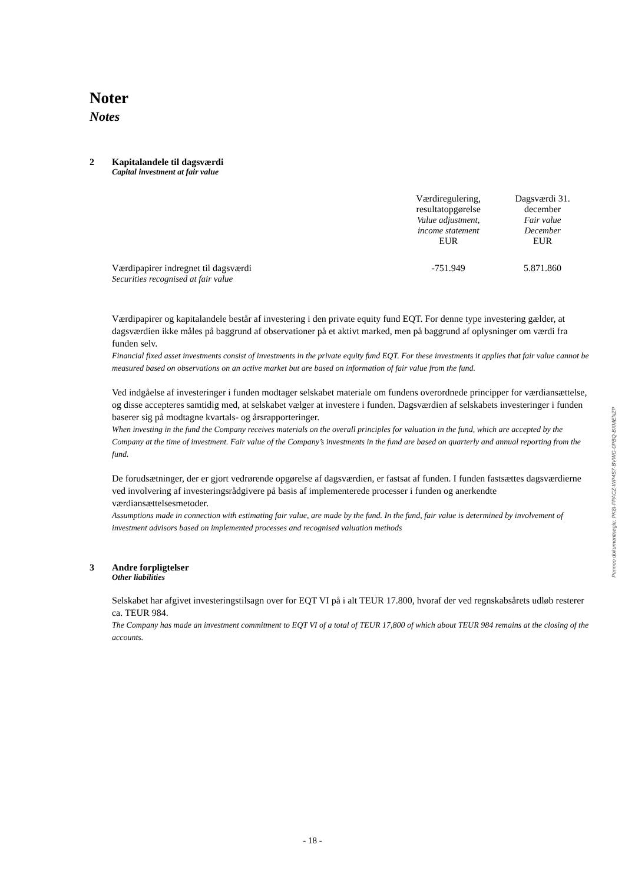Noter
Notes
2 Kapitalandele til dagsværdi
Capital investment at fair value
| | Værdiregulering, resultatopgørelse Value adjustment, income statement EUR | Dagsværdi 31. december Fair value December EUR |
| --- | --- | --- |
| Værdipapirer indregnet til dagsværdi Securities recognised at fair value | -751.949 | 5.871.860 |
Værdipapirer og kapitalandele består af investering i den private equity fund EQT. For denne type investering gælder, at dagsværdien ikke måles på baggrund af observationer på et aktivt marked, men på baggrund af oplysninger om værdi fra funden selv.
Financial fixed asset investments consist of investments in the private equity fund EQT. For these investments it applies that fair value cannot be measured based on observations on an active market but are based on information of fair value from the fund.
Ved indgåelse af investeringer i funden modtager selskabet materiale om fundens overordnede principper for værdiansættelse, og disse accepteres samtidig med, at selskabet vælger at investere i funden. Dagsværdien af selskabets investeringer i funden baserer sig på modtagne kvartals- og årsrapporteringer.
When investing in the fund the Company receives materials on the overall principles for valuation in the fund, which are accepted by the Company at the time of investment. Fair value of the Company’s investments in the fund are based on quarterly and annual reporting from the fund.
De forudsætninger, der er gjort vedrørende opgørelse af dagsværdien, er fastsat af funden. I funden fastsættes dagsværdierne ved involvering af investeringsrådgivere på basis af implementerede processer i funden og anerkendte værdiansættelsesmetoder.
Assumptions made in connection with estimating fair value, are made by the fund. In the fund, fair value is determined by involvement of investment advisors based on implemented processes and recognised valuation methods
3 Andre forpligtelser
Other liabilities
Selskabet har afgivet investeringstilsagn over for EQT VI på i alt TEUR 17.800, hvoraf der ved regnskabsårets udløb resterer ca. TEUR 984.
The Company has made an investment commitment to EQT VI of a total of TEUR 17,800 of which about TEUR 984 remains at the closing of the accounts.
Penneo dokumentnøgle: PK8I-FPACZ-WP4S7-BVWG-0PBQ-BXMENZP
- 18 -